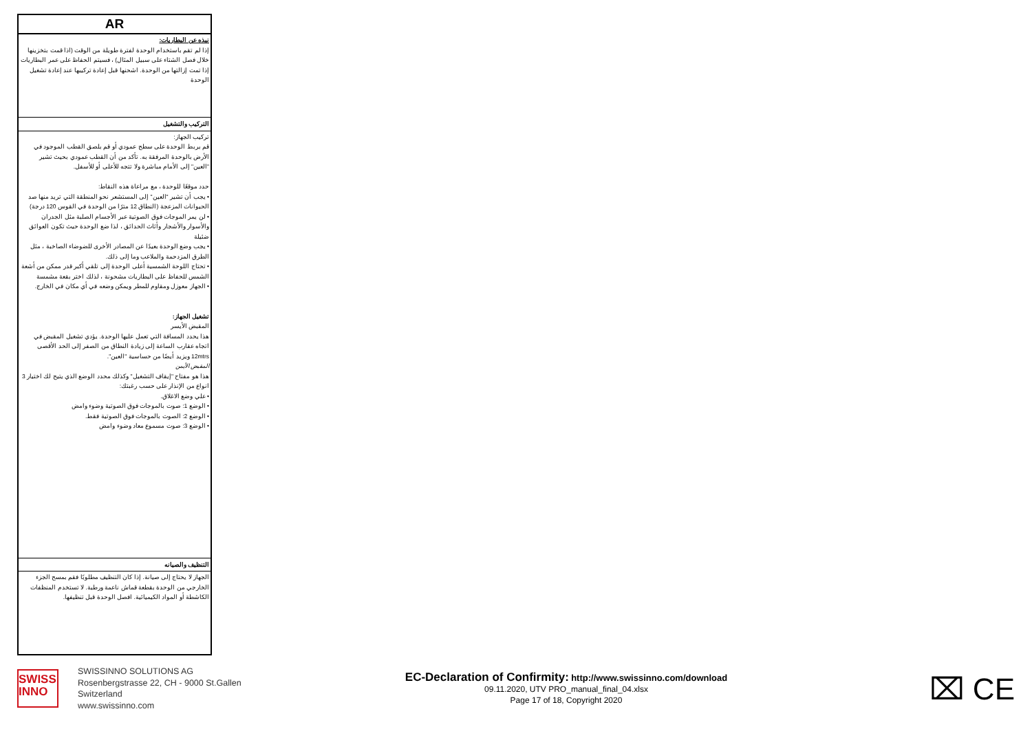AR
نبذه عن البطاريات:
إذا لم تقم باستخدام الوحدة لفترة طويلة من الوقت (اذا قمت بتخزينها خلال فصل الشتاء على سبيل المثال) ، فسيتم الحفاظ على عمر البطاريات إذا تمت إزالتها من الوحدة. اشحنها قبل إعادة تركيبها عند إعادة تشغيل الوحدة
التركيب والتشغيل
تركيب الجهاز:
قم بربط الوحدة على سطح عمودي أو قم بلصق القطب الموجود في الأرض بالوحدة المرفقة به. تأكد من أن القطب عمودي بحيث تشير "العين" إلى الأمام مباشرة ولا تتجه للأعلى أو للأسفل.
حدد موقعًا للوحدة ، مع مراعاة هذه النقاط:
• يجب أن تشير "العين" إلى المستشعر نحو المنطقة التي تريد منها صد الحيوانات المزعجة (النطاق 12 مترًا من الوحدة في القوس 120 درجة)
• لن يمر الموجات فوق الصوتية عبر الأجسام الصلبة مثل الجدران والأسوار والأشجار وأثاث الحدائق ، لذا ضع الوحدة حيث تكون العوائق ضئيلة
• يجب وضع الوحدة بعيدًا عن المصادر الأخرى للضوضاء الصاخبة ، مثل الطرق المزدحمة والملاعب وما إلى ذلك.
• تحتاج اللوحة الشمسية أعلى الوحدة إلى تلقي أكبر قدر ممكن من أشعة الشمس للحفاظ على البطاريات مشحونة ، لذلك اختر بقعة مشمسة
• الجهاز معوزل ومقاوم للمطر ويمكن وضعه في أي مكان في الخارج.
تشغيل الجهاز:
المقبض الأيسر
هذا يحدد المسافة التي تعمل عليها الوحدة. يؤدي تشغيل المقبض في اتجاه عقارب الساعة إلى زيادة النطاق من الصفر إلى الحد الأقصى 12mtrs ويزيد أيضًا من حساسية "العين".
المقبض الأيمن
هذا هو مفتاح "إيقاف التشغيل" وكذلك محدد الوضع الذي يتيح لك اختيار 3 انواع من الإنذار على حسب رغبتك:
• علي وضع الاغلاق.
• الوضع 1: صوت بالموجات فوق الصوتية وضوء وامض
• الوضع 2: الصوت بالموجات فوق الصوتية فقط.
• الوضع 3: صوت مسموع معاد وضوء وامض
التنظيف والصيانه
الجهاز لا يحتاج إلى صيانة. إذا كان التنظيف مطلوبًا فقم بمسح الجزء الخارجي من الوحدة بقطعة قماش ناعمة ورطبة. لا تستخدم المنظفات الكاشطة أو المواد الكيميائية. افصل الوحدة قبل تنظيفها.
SWISS
INNO
SWISSINNO SOLUTIONS AG
Rosenbergstrasse 22, CH - 9000 St.Gallen
Switzerland
www.swissinno.com
EC-Declaration of Confirmity: http://www.swissinno.com/download
09.11.2020, UTV PRO_manual_final_04.xlsx
Page 17 of 18, Copyright 2020
⌧ CE